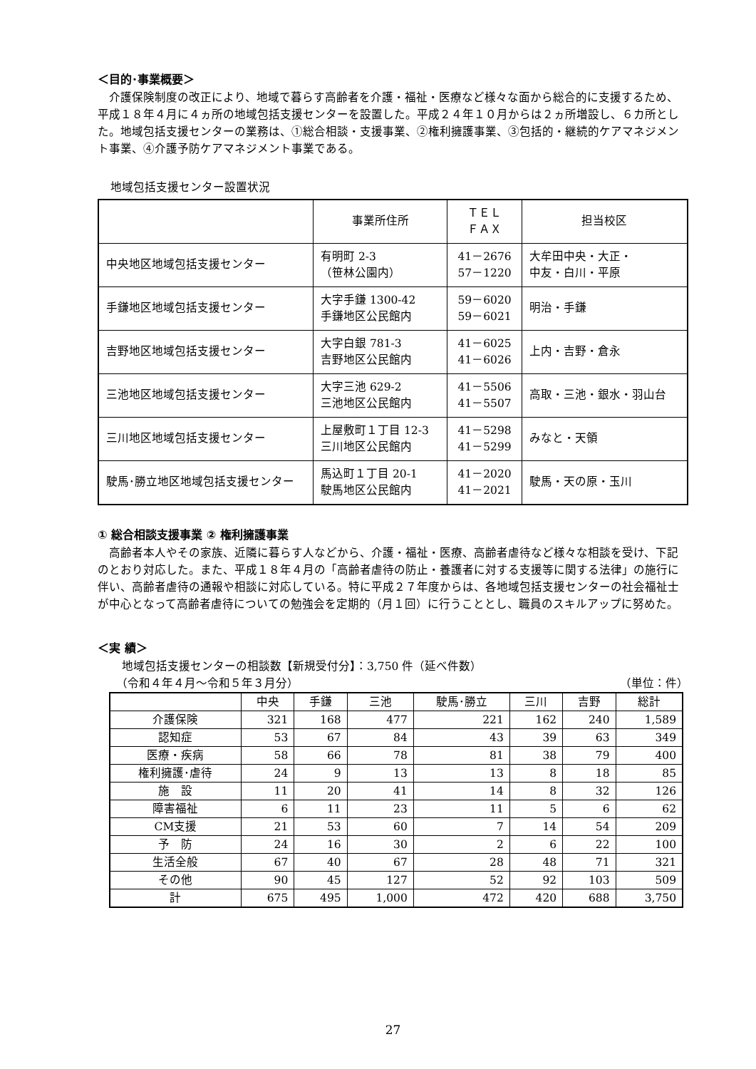＜目的･事業概要＞
介護保険制度の改正により、地域で暮らす高齢者を介護・福祉・医療など様々な面から総合的に支援するため、平成１８年４月に４ヵ所の地域包括支援センターを設置した。平成２４年１０月からは２ヵ所増設し、６カ所とした。地域包括支援センターの業務は、①総合相談・支援事業、②権利擁護事業、③包括的・継続的ケアマネジメント事業、④介護予防ケアマネジメント事業である。
地域包括支援センター設置状況
| | 事業所住所 | ＴＥＬ ＦＡＸ | 担当校区 |
| 中央地区地域包括支援センター | 有明町 2-3 （笹林公園内） | 41－2676 57－1220 | 大牟田中央・大正・ 中友・白川・平原 |
| 手鎌地区地域包括支援センター | 大字手鎌 1300-42 手鎌地区公民館内 | 59－6020 59－6021 | 明治・手鎌 |
| 吉野地区地域包括支援センター | 大字白銀 781-3 吉野地区公民館内 | 41－6025 41－6026 | 上内・吉野・倉永 |
| 三池地区地域包括支援センター | 大字三池 629-2 三池地区公民館内 | 41－5506 41－5507 | 高取・三池・銀水・羽山台 |
| 三川地区地域包括支援センター | 上屋敷町１丁目 12-3 三川地区公民館内 | 41－5298 41－5299 | みなと・天領 |
| 駛馬･勝立地区地域包括支援センター | 馬込町１丁目 20-1 駛馬地区公民館内 | 41－2020 41－2021 | 駛馬・天の原・玉川 |
① 総合相談支援事業 ② 権利擁護事業
高齢者本人やその家族、近隣に暮らす人などから、介護・福祉・医療、高齢者虐待など様々な相談を受け、下記のとおり対応した。また、平成１８年４月の「高齢者虐待の防止・養護者に対する支援等に関する法律」の施行に伴い、高齢者虐待の通報や相談に対応している。特に平成２７年度からは、各地域包括支援センターの社会福祉士が中心となって高齢者虐待についての勉強会を定期的（月１回）に行うこととし、職員のスキルアップに努めた。
＜実 績＞
地域包括支援センターの相談数【新規受付分】：3,750 件（延べ件数）
（令和４年４月～令和５年３月分） （単位：件）
| | 中央 | 手鎌 | 三池 | 駛馬･勝立 | 三川 | 吉野 | 総計 |
| --- | --- | --- | --- | --- | --- | --- | --- |
| 介護保険 | 321 | 168 | 477 | 221 | 162 | 240 | 1,589 |
| 認知症 | 53 | 67 | 84 | 43 | 39 | 63 | 349 |
| 医療・疾病 | 58 | 66 | 78 | 81 | 38 | 79 | 400 |
| 権利擁護･虐待 | 24 | 9 | 13 | 13 | 8 | 18 | 85 |
| 施 設 | 11 | 20 | 41 | 14 | 8 | 32 | 126 |
| 障害福祉 | 6 | 11 | 23 | 11 | 5 | 6 | 62 |
| CM支援 | 21 | 53 | 60 | 7 | 14 | 54 | 209 |
| 予 防 | 24 | 16 | 30 | 2 | 6 | 22 | 100 |
| 生活全般 | 67 | 40 | 67 | 28 | 48 | 71 | 321 |
| その他 | 90 | 45 | 127 | 52 | 92 | 103 | 509 |
| 計 | 675 | 495 | 1,000 | 472 | 420 | 688 | 3,750 |
27